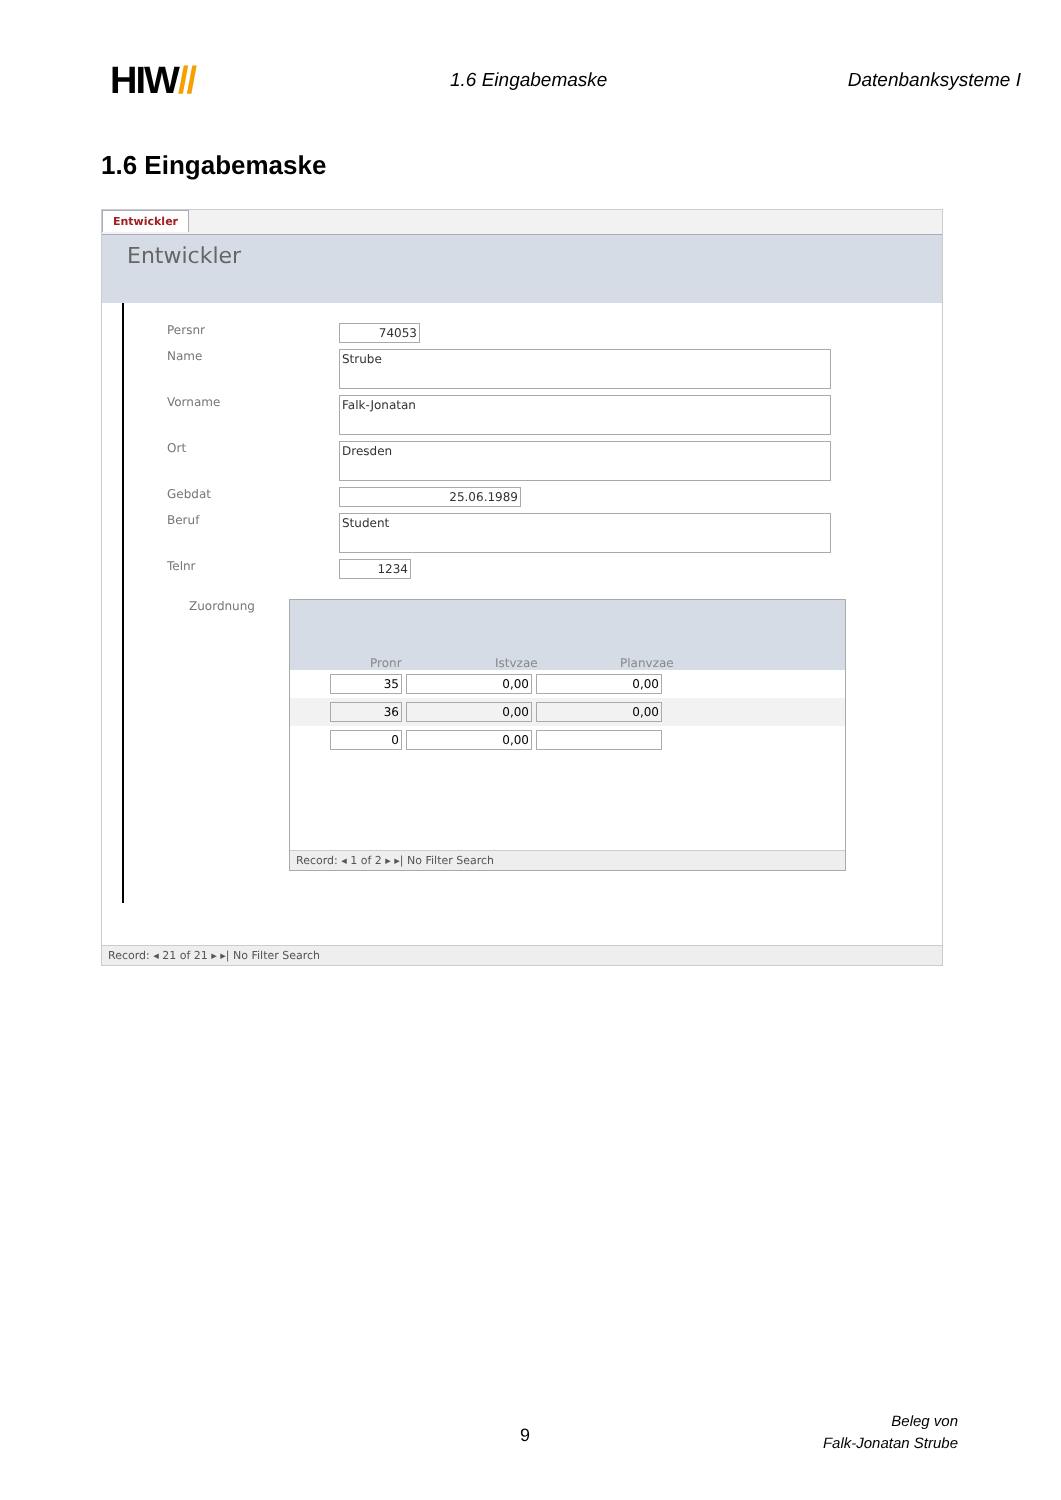HIW//
1.6 Eingabemaske Datenbanksysteme I
1.6 Eingabemaske
Entwickler
Entwickler
Persnr 74053
Name
Strube
Vorname
Falk-Jonatan
Ort
Dresden
Gebdat 25.06.1989
Beruf
Student
Telnr 1234
Zuordnung
Pronr
Istvzae
Planvzae
35 0,00 0,00
36 0,00 0,00
0 0,00
Record: ◂ 1 of 2 ▸ ▸| No Filter Search
Record: ◂ 21 of 21 ▸ ▸| No Filter Search
9
Beleg von
Falk-Jonatan Strube